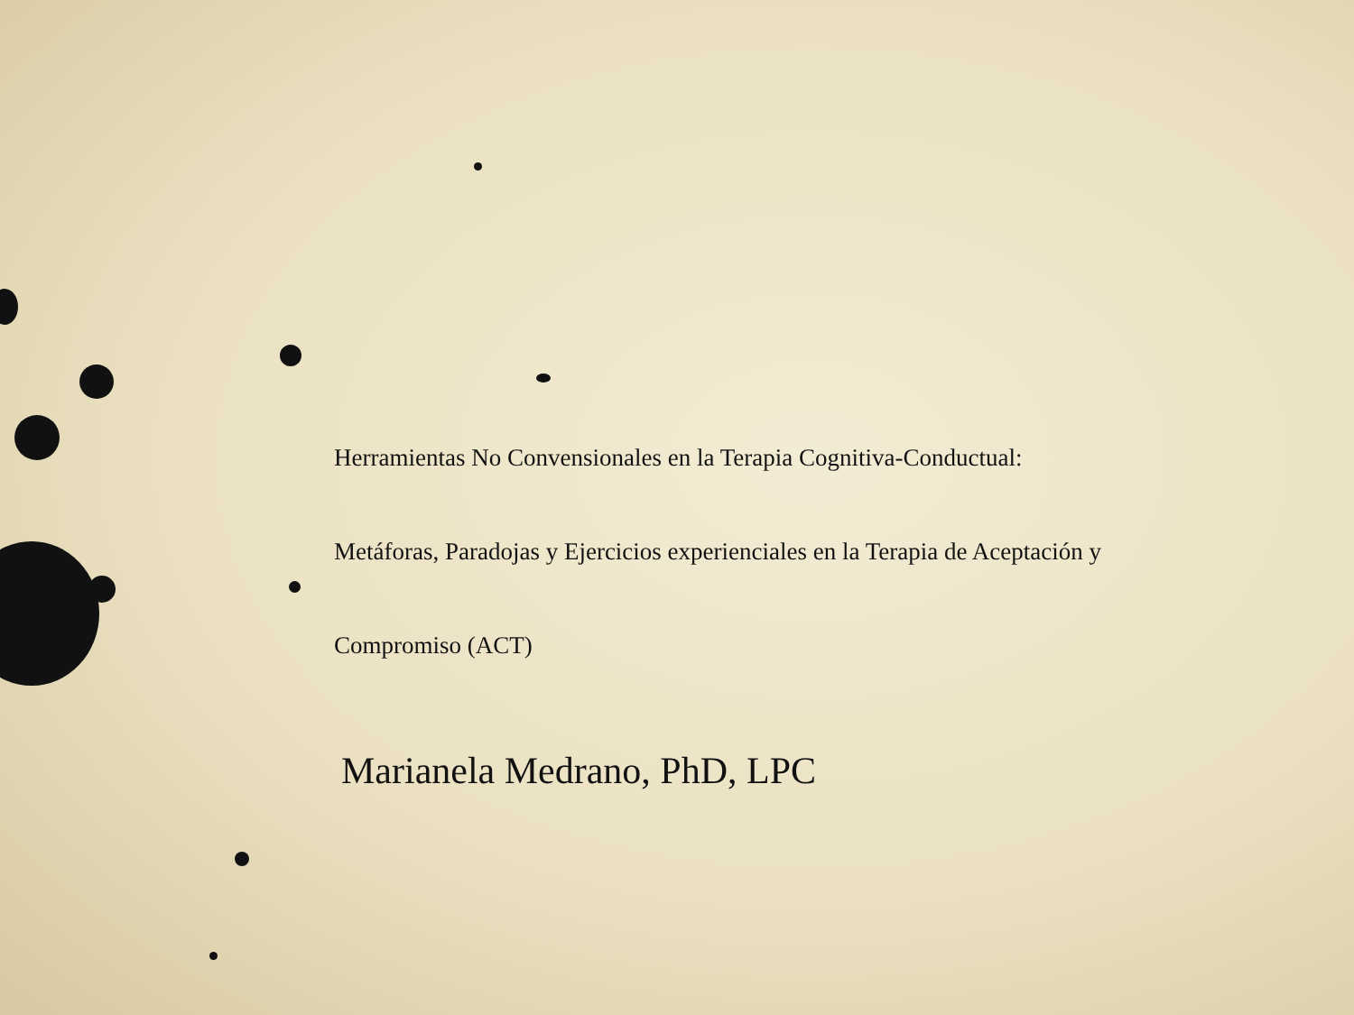Herramientas No Convensionales en la Terapia Cognitiva-Conductual:
Metáforas, Paradojas y Ejercicios experienciales en la Terapia de Aceptación y
Compromiso (ACT)
Marianela Medrano, PhD, LPC